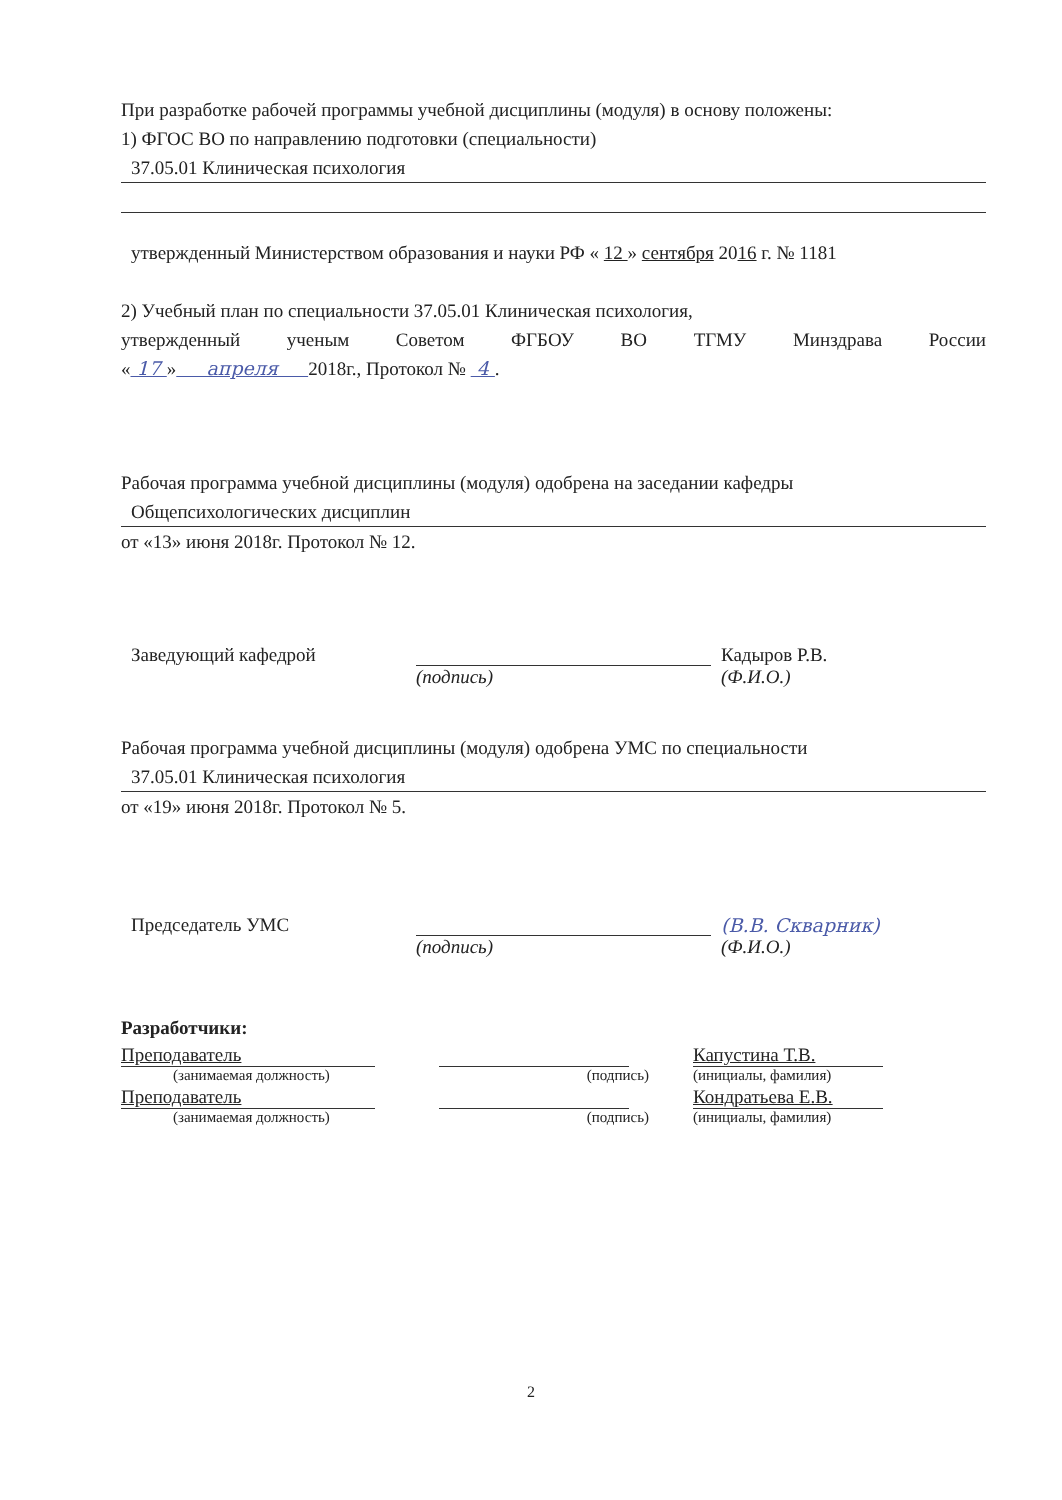При разработке рабочей программы учебной дисциплины (модуля) в основу положены:
1) ФГОС ВО по направлению подготовки (специальности)
37.05.01 Клиническая психология
утвержденный Министерством образования и науки РФ « 12 » сентября 2016 г. № 1181
2) Учебный план по специальности 37.05.01 Клиническая психология,
утвержденный ученым Советом ФГБОУ ВО ТГМУ Минздрава России
« 17 » апреля 2018г., Протокол № 4 .
Рабочая программа учебной дисциплины (модуля) одобрена на заседании кафедры
Общепсихологических дисциплин
от «13» июня 2018г. Протокол № 12.
Заведующий кафедрой Кадыров Р.В.
(подпись) (Ф.И.О.)
Рабочая программа учебной дисциплины (модуля) одобрена УМС по специальности
37.05.01 Клиническая психология
от «19» июня 2018г. Протокол № 5.
Председатель УМС (В.В. Скварник)
(подпись) (Ф.И.О.)
Разработчики:
Преподаватель Капустина Т.В.
(занимаемая должность) (подпись) (инициалы, фамилия)
Преподаватель Кондратьева Е.В.
(занимаемая должность) (подпись) (инициалы, фамилия)
2